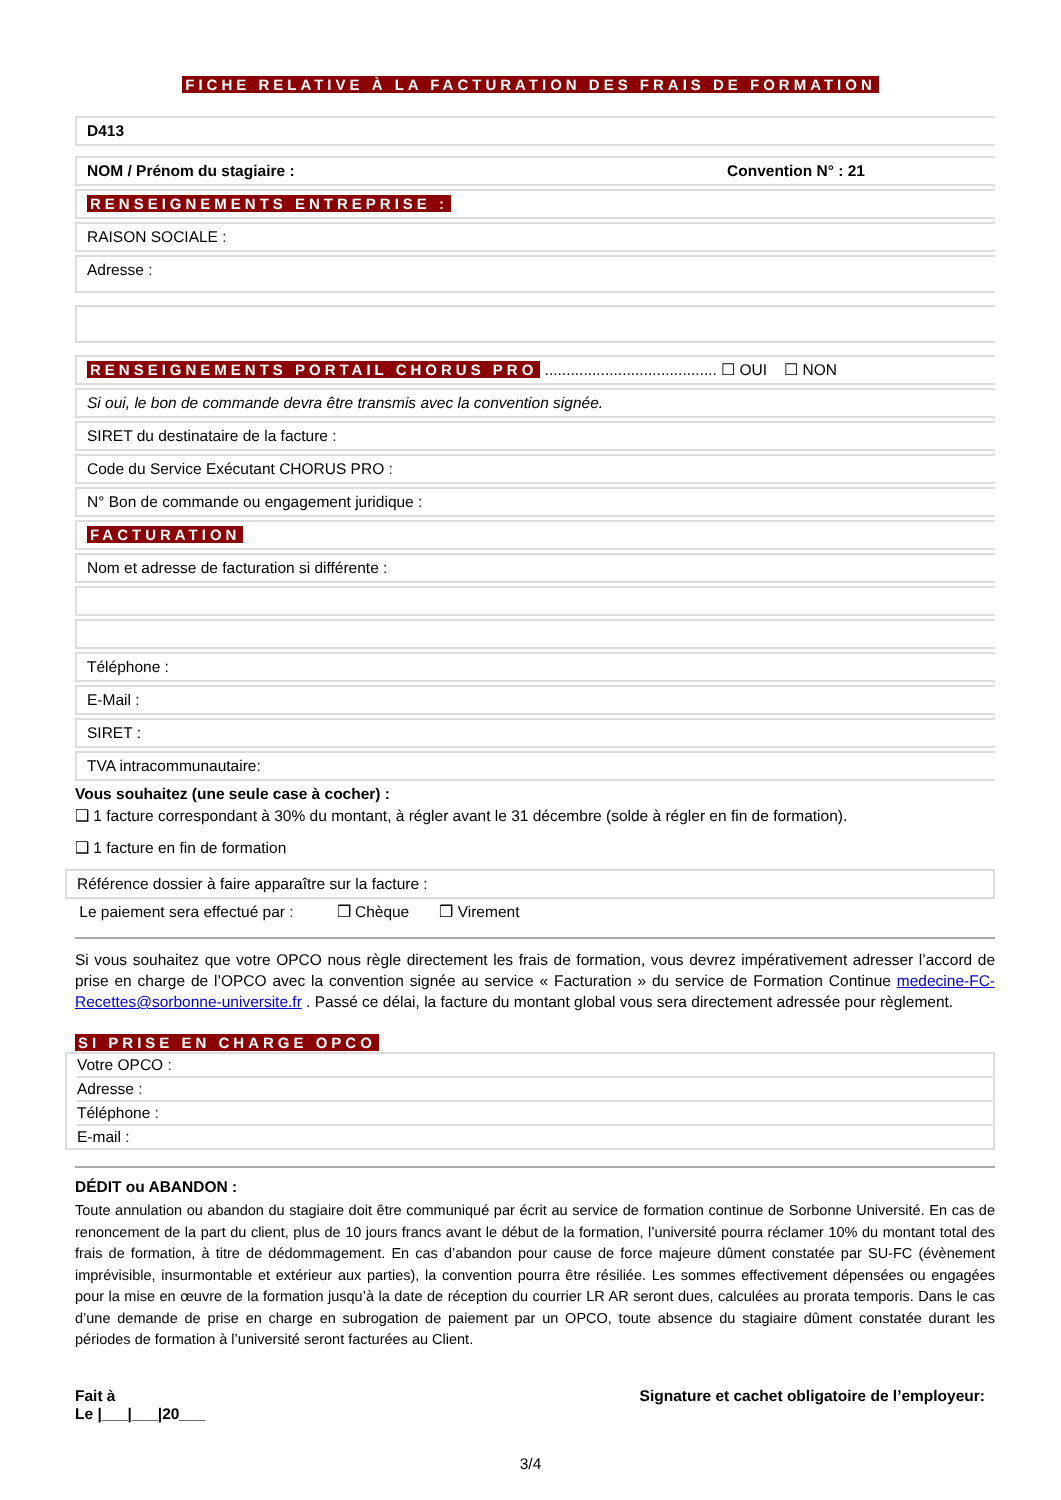FICHE RELATIVE À LA FACTURATION DES FRAIS DE FORMATION
D413
NOM / Prénom du stagiaire : Convention N° : 21
RENSEIGNEMENTS ENTREPRISE :
RAISON SOCIALE :
Adresse :
RENSEIGNEMENTS PORTAIL CHORUS PRO ........................................ ☐ OUI ☐ NON
Si oui, le bon de commande devra être transmis avec la convention signée.
SIRET du destinataire de la facture :
Code du Service Exécutant CHORUS PRO :
N° Bon de commande ou engagement juridique :
FACTURATION
Nom et adresse de facturation si différente :
Téléphone :
E-Mail :
SIRET :
TVA intracommunautaire:
Vous souhaitez (une seule case à cocher) :
❑ 1 facture correspondant à 30% du montant, à régler avant le 31 décembre (solde à régler en fin de formation).
❑ 1 facture en fin de formation
Référence dossier à faire apparaître sur la facture :
Le paiement sera effectué par : ❒ Chèque ❒ Virement
Si vous souhaitez que votre OPCO nous règle directement les frais de formation, vous devrez impérativement adresser l’accord de prise en charge de l’OPCO avec la convention signée au service « Facturation » du service de Formation Continue medecine-FC-Recettes@sorbonne-universite.fr . Passé ce délai, la facture du montant global vous sera directement adressée pour règlement.
SI PRISE EN CHARGE OPCO
Votre OPCO :
Adresse :
Téléphone :
E-mail :
DÉDIT ou ABANDON :
Toute annulation ou abandon du stagiaire doit être communiqué par écrit au service de formation continue de Sorbonne Université. En cas de renoncement de la part du client, plus de 10 jours francs avant le début de la formation, l’université pourra réclamer 10% du montant total des frais de formation, à titre de dédommagement. En cas d’abandon pour cause de force majeure dûment constatée par SU-FC (évènement imprévisible, insurmontable et extérieur aux parties), la convention pourra être résiliée. Les sommes effectivement dépensées ou engagées pour la mise en œuvre de la formation jusqu’à la date de réception du courrier LR AR seront dues, calculées au prorata temporis. Dans le cas d’une demande de prise en charge en subrogation de paiement par un OPCO, toute absence du stagiaire dûment constatée durant les périodes de formation à l’université seront facturées au Client.
Fait à
Le |___|___|20___
Signature et cachet obligatoire de l’employeur:
3/4